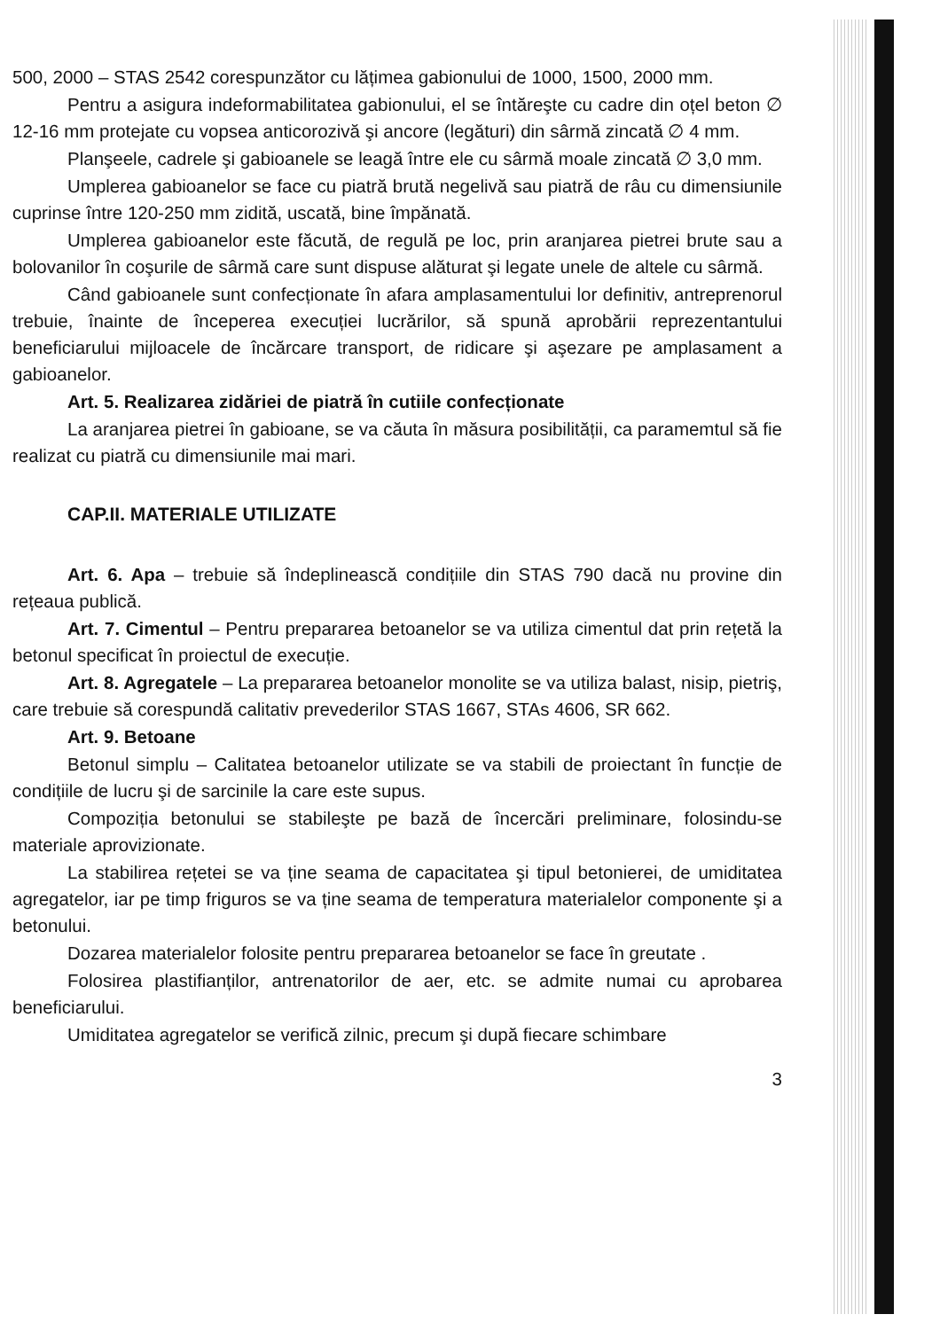500, 2000 – STAS 2542 corespunzător cu lățimea gabionului de 1000, 1500, 2000 mm.
Pentru a asigura indeformabilitatea gabionului, el se întăreşte cu cadre din oțel beton ∅ 12-16 mm protejate cu vopsea anticorozivă şi ancore (legături) din sârmă zincată ∅ 4 mm.
Planşeele, cadrele şi gabioanele se leagă între ele cu sârmă moale zincată ∅ 3,0 mm.
Umplerea gabioanelor se face cu piatră brută negelivă sau piatră de râu cu dimensiunile cuprinse între 120-250 mm zidită, uscată, bine împănată.
Umplerea gabioanelor este făcută, de regulă pe loc, prin aranjarea pietrei brute sau a bolovanilor în coşurile de sârmă care sunt dispuse alăturat şi legate unele de altele cu sârmă.
Când gabioanele sunt confecționate în afara amplasamentului lor definitiv, antreprenorul trebuie, înainte de începerea execuției lucrărilor, să spună aprobării reprezentantului beneficiarului mijloacele de încărcare transport, de ridicare şi aşezare pe amplasament a gabioanelor.
Art. 5. Realizarea zidăriei de piatră în cutiile confecționate
La aranjarea pietrei în gabioane, se va căuta în măsura posibilității, ca paramemtul să fie realizat cu piatră cu dimensiunile mai mari.
CAP.II. MATERIALE UTILIZATE
Art. 6. Apa – trebuie să îndeplinească condițiile din STAS 790 dacă nu provine din rețeaua publică.
Art. 7. Cimentul – Pentru prepararea betoanelor se va utiliza cimentul dat prin rețetă la betonul specificat în proiectul de execuție.
Art. 8. Agregatele – La prepararea betoanelor monolite se va utiliza balast, nisip, pietriş, care trebuie să corespundă calitativ prevederilor STAS 1667, STAs 4606, SR 662.
Art. 9. Betoane
Betonul simplu – Calitatea betoanelor utilizate se va stabili de proiectant în funcție de condițiile de lucru şi de sarcinile la care este supus.
Compoziția betonului se stabileşte pe bază de încercări preliminare, folosindu-se materiale aprovizionate.
La stabilirea rețetei se va ține seama de capacitatea şi tipul betonierei, de umiditatea agregatelor, iar pe timp friguros se va ține seama de temperatura materialelor componente şi a betonului.
Dozarea materialelor folosite pentru prepararea betoanelor se face în greutate .
Folosirea plastifianților, antrenatorilor de aer, etc. se admite numai cu aprobarea beneficiarului.
Umiditatea agregatelor se verifică zilnic, precum şi după fiecare schimbare
3